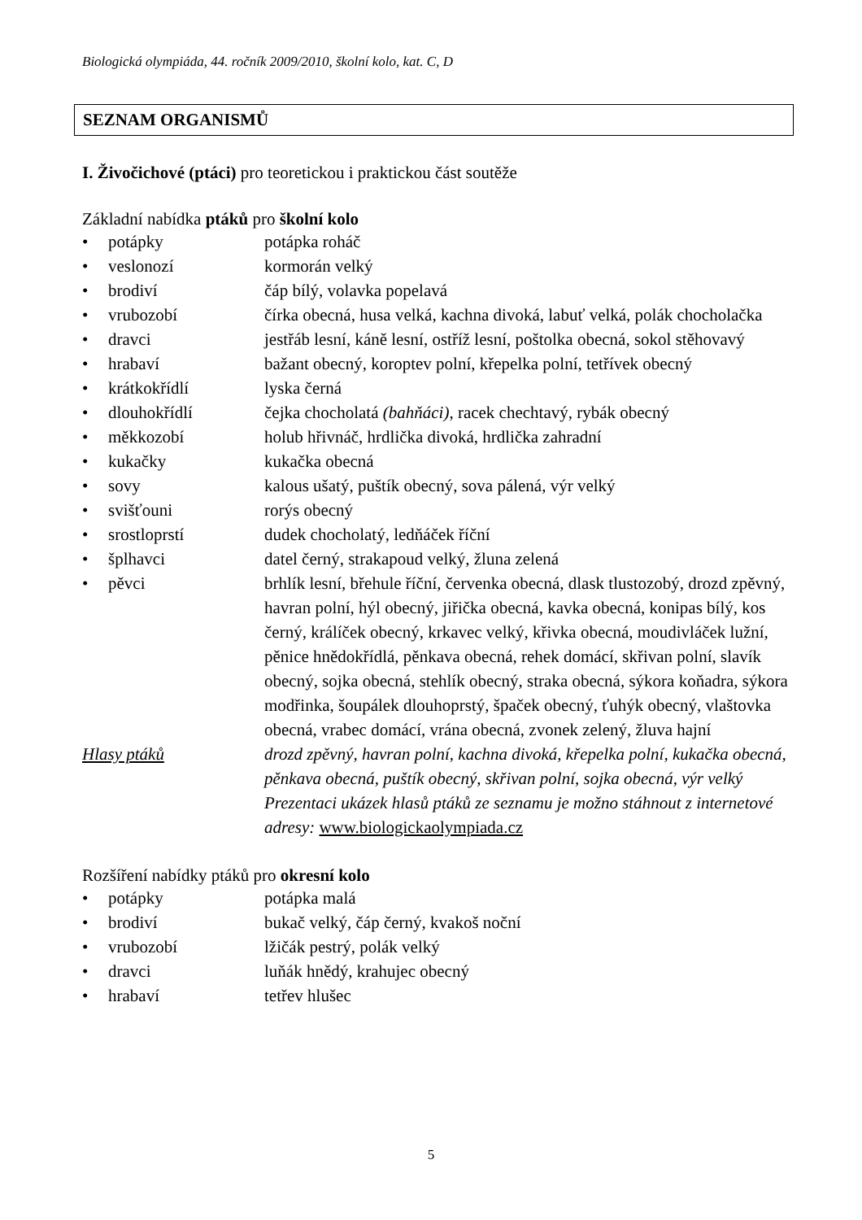Biologická olympiáda, 44. ročník 2009/2010, školní kolo, kat. C, D
SEZNAM ORGANISMŮ
I. Živočichové (ptáci) pro teoretickou i praktickou část soutěže
Základní nabídka ptáků pro školní kolo
| • | potápky | potápka roháč |
| • | veslonozí | kormorán velký |
| • | brodiví | čáp bílý, volavka popelavá |
| • | vrubozobí | čírka obecná, husa velká, kachna divoká, labuť velká, polák chocholačka |
| • | dravci | jestřáb lesní, káně lesní, ostříž lesní, poštolka obecná, sokol stěhovavý |
| • | hrabaví | bažant obecný, koroptev polní, křepelka polní, tetřívek obecný |
| • | krátkokřídlí | lyska černá |
| • | dlouhokřídlí | čejka chocholatá (bahňáci) , racek chechtavý, rybák obecný |
| • | měkkozobí | holub hřivnáč, hrdlička divoká, hrdlička zahradní |
| • | kukačky | kukačka obecná |
| • | sovy | kalous ušatý, puštík obecný, sova pálená, výr velký |
| • | svišťouni | rorýs obecný |
| • | srostloprstí | dudek chocholatý, ledňáček říční |
| • | šplhavci | datel černý, strakapoud velký, žluna zelená |
| • | pěvci | brhlík lesní, břehule říční, červenka obecná, dlask tlustozobý, drozd zpěvný, havran polní, hýl obecný, jiřička obecná, kavka obecná, konipas bílý, kos černý, králíček obecný, krkavec velký, křivka obecná, moudivláček lužní, pěnice hnědokřídlá, pěnkava obecná, rehek domácí, skřivan polní, slavík obecný, sojka obecná, stehlík obecný, straka obecná, sýkora koňadra, sýkora modřinka, šoupálek dlouhoprstý, špaček obecný, ťuhýk obecný, vlaštovka obecná, vrabec domácí, vrána obecná, zvonek zelený, žluva hajní |
| Hlasy ptáků | | drozd zpěvný, havran polní, kachna divoká, křepelka polní, kukačka obecná, pěnkava obecná, puštík obecný, skřivan polní, sojka obecná, výr velký Prezentaci ukázek hlasů ptáků ze seznamu je možno stáhnout z internetové adresy: www.biologickaolympiada.cz |
Rozšíření nabídky ptáků pro okresní kolo
| • | potápky | potápka malá |
| • | brodiví | bukač velký, čáp černý, kvakoš noční |
| • | vrubozobí | lžičák pestrý, polák velký |
| • | dravci | luňák hnědý, krahujec obecný |
| • | hrabaví | tetřev hlušec |
5